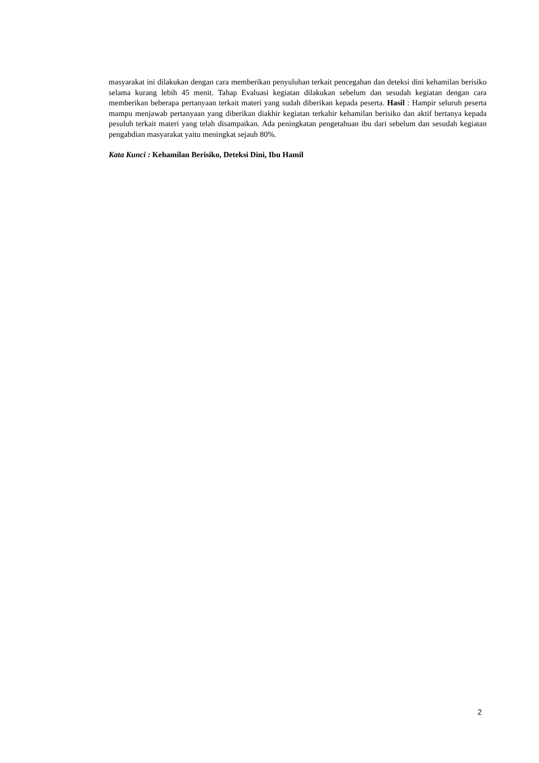masyarakat ini dilakukan dengan cara memberikan penyuluhan terkait pencegahan dan deteksi dini kehamilan berisiko selama kurang lebih 45 menit. Tahap Evaluasi kegiatan dilakukan sebelum dan sesudah kegiatan dengan cara memberikan beberapa pertanyaan terkait materi yang sudah diberikan kepada peserta. Hasil : Hampir seluruh peserta mampu menjawab pertanyaan yang diberikan diakhir kegiatan terkahir kehamilan berisiko dan aktif bertanya kepada pesuluh terkait materi yang telah disampaikan. Ada peningkatan pengetahuan ibu dari sebelum dan sesudah kegiatan pengabdian masyarakat yaitu meningkat sejauh 80%.
Kata Kunci : Kehamilan Berisiko, Deteksi Dini, Ibu Hamil
2